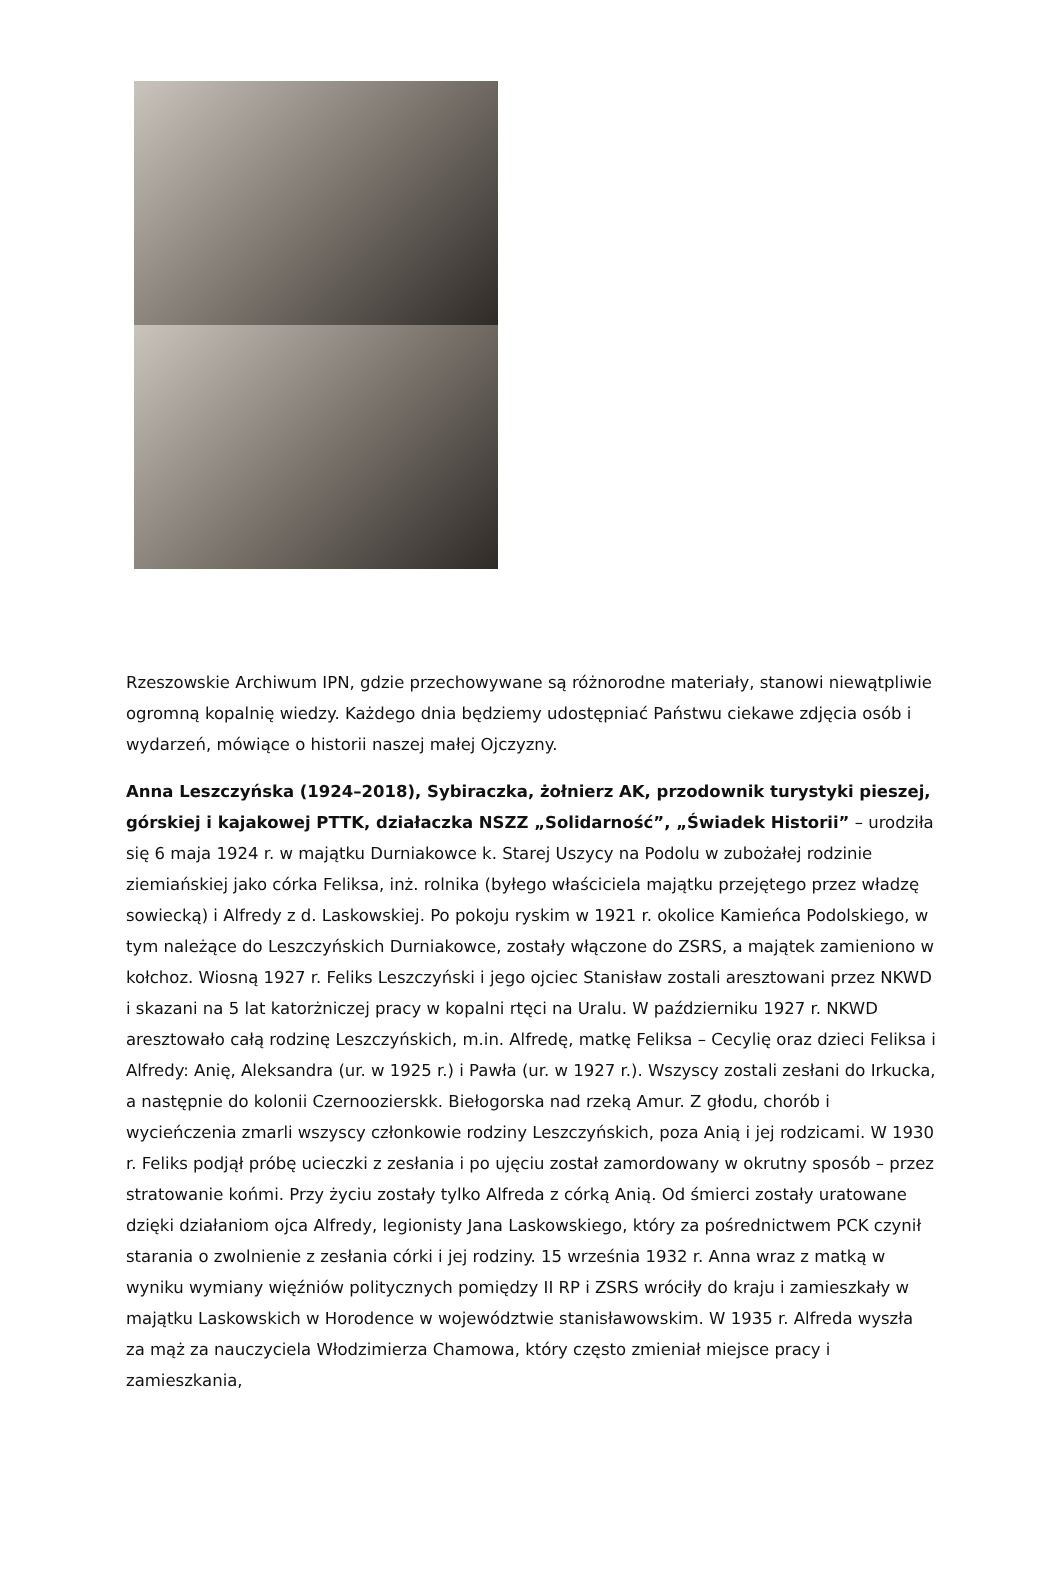Rzeszowskie Archiwum IPN, gdzie przechowywane są różnorodne materiały, stanowi niewątpliwie ogromną kopalnię wiedzy. Każdego dnia będziemy udostępniać Państwu ciekawe zdjęcia osób i wydarzeń, mówiące o historii naszej małej Ojczyzny.
Anna Leszczyńska (1924–2018), Sybiraczka, żołnierz AK, przodownik turystyki pieszej, górskiej i kajakowej PTTK, działaczka NSZZ „Solidarność”, „Świadek Historii” – urodziła się 6 maja 1924 r. w majątku Durniakowce k. Starej Uszycy na Podolu w zubożałej rodzinie ziemiańskiej jako córka Feliksa, inż. rolnika (byłego właściciela majątku przejętego przez władzę sowiecką) i Alfredy z d. Laskowskiej. Po pokoju ryskim w 1921 r. okolice Kamieńca Podolskiego, w tym należące do Leszczyńskich Durniakowce, zostały włączone do ZSRS, a majątek zamieniono w kołchoz. Wiosną 1927 r. Feliks Leszczyński i jego ojciec Stanisław zostali aresztowani przez NKWD i skazani na 5 lat katorżniczej pracy w kopalni rtęci na Uralu. W październiku 1927 r. NKWD aresztowało całą rodzinę Leszczyńskich, m.in. Alfredę, matkę Feliksa – Cecylię oraz dzieci Feliksa i Alfredy: Anię, Aleksandra (ur. w 1925 r.) i Pawła (ur. w 1927 r.). Wszyscy zostali zesłani do Irkucka, a następnie do kolonii Czernoozierskk. Biełogorska nad rzeką Amur. Z głodu, chorób i wycieńczenia zmarli wszyscy członkowie rodziny Leszczyńskich, poza Anią i jej rodzicami. W 1930 r. Feliks podjął próbę ucieczki z zesłania i po ujęciu został zamordowany w okrutny sposób – przez stratowanie końmi. Przy życiu zostały tylko Alfreda z córką Anią. Od śmierci zostały uratowane dzięki działaniom ojca Alfredy, legionisty Jana Laskowskiego, który za pośrednictwem PCK czynił starania o zwolnienie z zesłania córki i jej rodziny. 15 września 1932 r. Anna wraz z matką w wyniku wymiany więźniów politycznych pomiędzy II RP i ZSRS wróciły do kraju i zamieszkały w majątku Laskowskich w Horodence w województwie stanisławowskim. W 1935 r. Alfreda wyszła za mąż za nauczyciela Włodzimierza Chamowa, który często zmieniał miejsce pracy i zamieszkania,